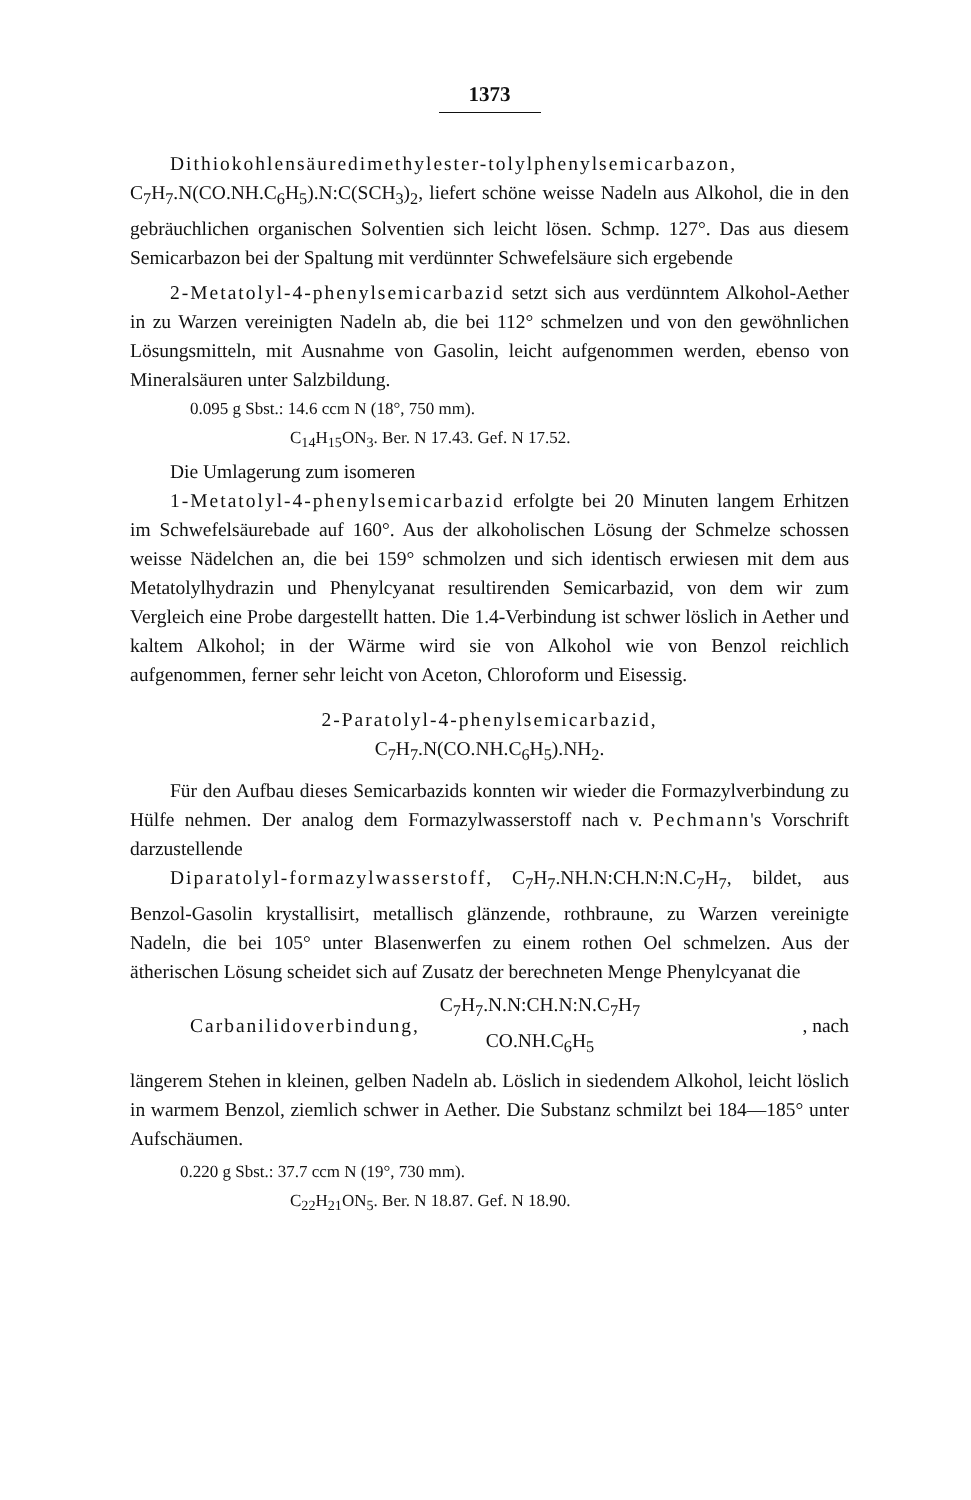1373
Dithiokohlensäuredimethylester-tolylphenylsemicarbazon, C<sub>7</sub>H<sub>7</sub>.N(CO.NH.C<sub>6</sub>H<sub>5</sub>).N:C(SCH<sub>3</sub>)<sub>2</sub>, liefert schöne weisse Nadeln aus Alkohol, die in den gebräuchlichen organischen Solventien sich leicht lösen. Schmp. 127°. Das aus diesem Semicarbazon bei der Spaltung mit verdünnter Schwefelsäure sich ergebende
2-Metatolyl-4-phenylsemicarbazid setzt sich aus verdünntem Alkohol-Aether in zu Warzen vereinigten Nadeln ab, die bei 112° schmelzen und von den gewöhnlichen Lösungsmitteln, mit Ausnahme von Gasolin, leicht aufgenommen werden, ebenso von Mineralsäuren unter Salzbildung.
0.095 g Sbst.: 14.6 ccm N (18°, 750 mm).
C<sub>14</sub>H<sub>15</sub>ON<sub>3</sub>. Ber. N 17.43. Gef. N 17.52.
Die Umlagerung zum isomeren
1-Metatolyl-4-phenylsemicarbazid erfolgte bei 20 Minuten langem Erhitzen im Schwefelsäurebade auf 160°. Aus der alkoholischen Lösung der Schmelze schossen weisse Nädelchen an, die bei 159° schmolzen und sich identisch erwiesen mit dem aus Metatolylhydrazin und Phenylcyanat resultirenden Semicarbazid, von dem wir zum Vergleich eine Probe dargestellt hatten. Die 1.4-Verbindung ist schwer löslich in Aether und kaltem Alkohol; in der Wärme wird sie von Alkohol wie von Benzol reichlich aufgenommen, ferner sehr leicht von Aceton, Chloroform und Eisessig.
2-Paratolyl-4-phenylsemicarbazid,
C<sub>7</sub>H<sub>7</sub>.N(CO.NH.C<sub>6</sub>H<sub>5</sub>).NH<sub>2</sub>.
Für den Aufbau dieses Semicarbazids konnten wir wieder die Formazylverbindung zu Hülfe nehmen. Der analog dem Formazylwasserstoff nach v. Pechmann's Vorschrift darzustellende
Diparatolyl-formazylwasserstoff, C<sub>7</sub>H<sub>7</sub>.NH.N:CH.N:N.C<sub>7</sub>H<sub>7</sub>, bildet, aus Benzol-Gasolin krystallisirt, metallisch glänzende, rothbraune, zu Warzen vereinigte Nadeln, die bei 105° unter Blasenwerfen zu einem rothen Oel schmelzen. Aus der ätherischen Lösung scheidet sich auf Zusatz der berechneten Menge Phenylcyanat die
Carbanilidoverbindung, C<sub>7</sub>H<sub>7</sub>.N.N:CH.N:N.C<sub>7</sub>H<sub>7</sub>
CO.NH.C<sub>6</sub>H<sub>5</sub>, nach
längerem Stehen in kleinen, gelben Nadeln ab. Löslich in siedendem Alkohol, leicht löslich in warmem Benzol, ziemlich schwer in Aether. Die Substanz schmilzt bei 184—185° unter Aufschäumen.
0.220 g Sbst.: 37.7 ccm N (19°, 730 mm).
C<sub>22</sub>H<sub>21</sub>ON<sub>5</sub>. Ber. N 18.87. Gef. N 18.90.